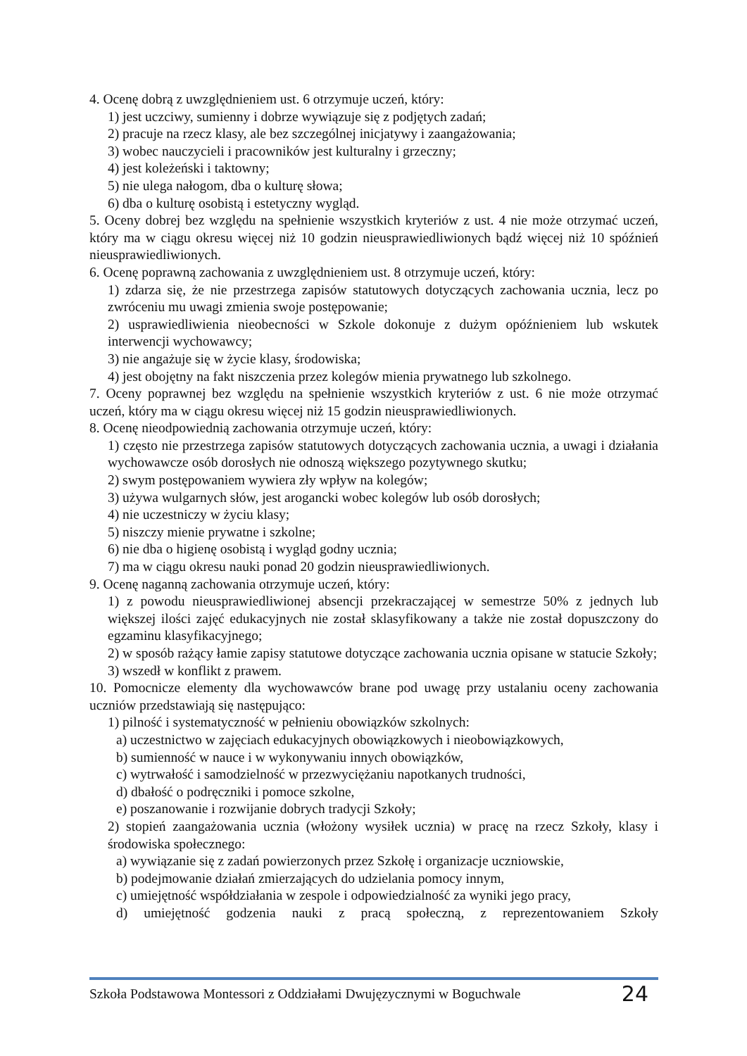4. Ocenę dobrą z uwzględnieniem ust. 6 otrzymuje uczeń, który:
1) jest uczciwy, sumienny i dobrze wywiązuje się z podjętych zadań;
2) pracuje na rzecz klasy, ale bez szczególnej inicjatywy i zaangażowania;
3) wobec nauczycieli i pracowników jest kulturalny i grzeczny;
4) jest koleżeński i taktowny;
5) nie ulega nałogom, dba o kulturę słowa;
6) dba o kulturę osobistą i estetyczny wygląd.
5. Oceny dobrej bez względu na spełnienie wszystkich kryteriów z ust. 4 nie może otrzymać uczeń, który ma w ciągu okresu więcej niż 10 godzin nieusprawiedliwionych bądź więcej niż 10 spóźnień nieusprawiedliwionych.
6. Ocenę poprawną zachowania z uwzględnieniem ust. 8 otrzymuje uczeń, który:
1) zdarza się, że nie przestrzega zapisów statutowych dotyczących zachowania ucznia, lecz po zwróceniu mu uwagi zmienia swoje postępowanie;
2) usprawiedliwienia nieobecności w Szkole dokonuje z dużym opóźnieniem lub wskutek interwencji wychowawcy;
3) nie angażuje się w życie klasy, środowiska;
4) jest obojętny na fakt niszczenia przez kolegów mienia prywatnego lub szkolnego.
7. Oceny poprawnej bez względu na spełnienie wszystkich kryteriów z ust. 6 nie może otrzymać uczeń, który ma w ciągu okresu więcej niż 15 godzin nieusprawiedliwionych.
8. Ocenę nieodpowiednią zachowania otrzymuje uczeń, który:
1) często nie przestrzega zapisów statutowych dotyczących zachowania ucznia, a uwagi i działania wychowawcze osób dorosłych nie odnoszą większego pozytywnego skutku;
2) swym postępowaniem wywiera zły wpływ na kolegów;
3) używa wulgarnych słów, jest arogancki wobec kolegów lub osób dorosłych;
4) nie uczestniczy w życiu klasy;
5) niszczy mienie prywatne i szkolne;
6) nie dba o higienę osobistą i wygląd godny ucznia;
7) ma w ciągu okresu nauki ponad 20 godzin nieusprawiedliwionych.
9. Ocenę naganną zachowania otrzymuje uczeń, który:
1) z powodu nieusprawiedliwionej absencji przekraczającej w semestrze 50% z jednych lub większej ilości zajęć edukacyjnych nie został sklasyfikowany a także nie został dopuszczony do egzaminu klasyfikacyjnego;
2) w sposób rażący łamie zapisy statutowe dotyczące zachowania ucznia opisane w statucie Szkoły;
3) wszedł w konflikt z prawem.
10. Pomocnicze elementy dla wychowawców brane pod uwagę przy ustalaniu oceny zachowania uczniów przedstawiają się następująco:
1) pilność i systematyczność w pełnieniu obowiązków szkolnych:
a) uczestnictwo w zajęciach edukacyjnych obowiązkowych i nieobowiązkowych,
b) sumienność w nauce i w wykonywaniu innych obowiązków,
c) wytrwałość i samodzielność w przezwyciężaniu napotkanych trudności,
d) dbałość o podręczniki i pomoce szkolne,
e) poszanowanie i rozwijanie dobrych tradycji Szkoły;
2) stopień zaangażowania ucznia (włożony wysiłek ucznia) w pracę na rzecz Szkoły, klasy i środowiska społecznego:
a) wywiązanie się z zadań powierzonych przez Szkołę i organizacje uczniowskie,
b) podejmowanie działań zmierzających do udzielania pomocy innym,
c) umiejętność współdziałania w zespole i odpowiedzialność za wyniki jego pracy,
d) umiejętność godzenia nauki z pracą społeczną, z reprezentowaniem Szkoły
Szkoła Podstawowa Montessori z Oddziałami Dwujęzycznymi w Boguchwale 24